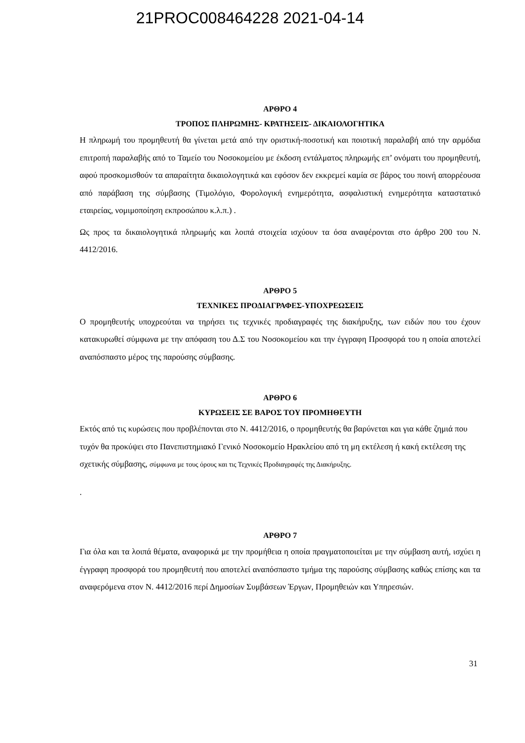21PROC008464228 2021-04-14
ΑΡΘΡΟ 4
ΤΡΟΠΟΣ ΠΛΗΡΩΜΗΣ- ΚΡΑΤΗΣΕΙΣ- ΔΙΚΑΙΟΛΟΓΗΤΙΚΑ
Η πληρωμή του προμηθευτή θα γίνεται μετά από την οριστική-ποσοτική και ποιοτική παραλαβή από την αρμόδια επιτροπή παραλαβής από το Ταμείο του Νοσοκομείου με έκδοση εντάλματος πληρωμής επ’ ονόματι του προμηθευτή, αφού προσκομισθούν τα απαραίτητα δικαιολογητικά και εφόσον δεν εκκρεμεί καμία σε βάρος του ποινή απορρέουσα από παράβαση της σύμβασης (Τιμολόγιο, Φορολογική ενημερότητα, ασφαλιστική ενημερότητα καταστατικό εταιρείας, νομιμοποίηση εκπροσώπου κ.λ.π.) .
Ως προς τα δικαιολογητικά πληρωμής και λοιπά στοιχεία ισχύουν τα όσα αναφέρονται στο άρθρο 200 του Ν. 4412/2016.
ΑΡΘΡΟ 5
ΤΕΧΝΙΚΕΣ ΠΡΟΔΙΑΓΡΑΦΕΣ-ΥΠΟΧΡΕΩΣΕΙΣ
Ο προμηθευτής υποχρεούται να τηρήσει τις τεχνικές προδιαγραφές της διακήρυξης, των ειδών που του έχουν κατακυρωθεί σύμφωνα με την απόφαση του Δ.Σ του Νοσοκομείου και την έγγραφη Προσφορά του η οποία αποτελεί αναπόσπαστο μέρος της παρούσης σύμβασης.
ΑΡΘΡΟ 6
ΚΥΡΩΣΕΙΣ ΣΕ ΒΑΡΟΣ ΤΟΥ ΠΡΟΜΗΘΕΥΤΗ
Εκτός από τις κυρώσεις που προβλέπονται στο Ν. 4412/2016, ο προμηθευτής θα βαρύνεται και για κάθε ζημιά που τυχόν θα προκύψει στο Πανεπιστημιακό Γενικό Νοσοκομείο Ηρακλείου από τη μη εκτέλεση ή κακή εκτέλεση της σχετικής σύμβασης, σύμφωνα με τους όρους και τις Τεχνικές Προδιαγραφές της Διακήρυξης.
.
ΑΡΘΡΟ 7
Για όλα και τα λοιπά θέματα, αναφορικά με την προμήθεια η οποία πραγματοποιείται με την σύμβαση αυτή, ισχύει η έγγραφη προσφορά του προμηθευτή που αποτελεί αναπόσπαστο τμήμα της παρούσης σύμβασης καθώς επίσης και τα αναφερόμενα στον Ν. 4412/2016 περί Δημοσίων Συμβάσεων Έργων, Προμηθειών και Υπηρεσιών.
31